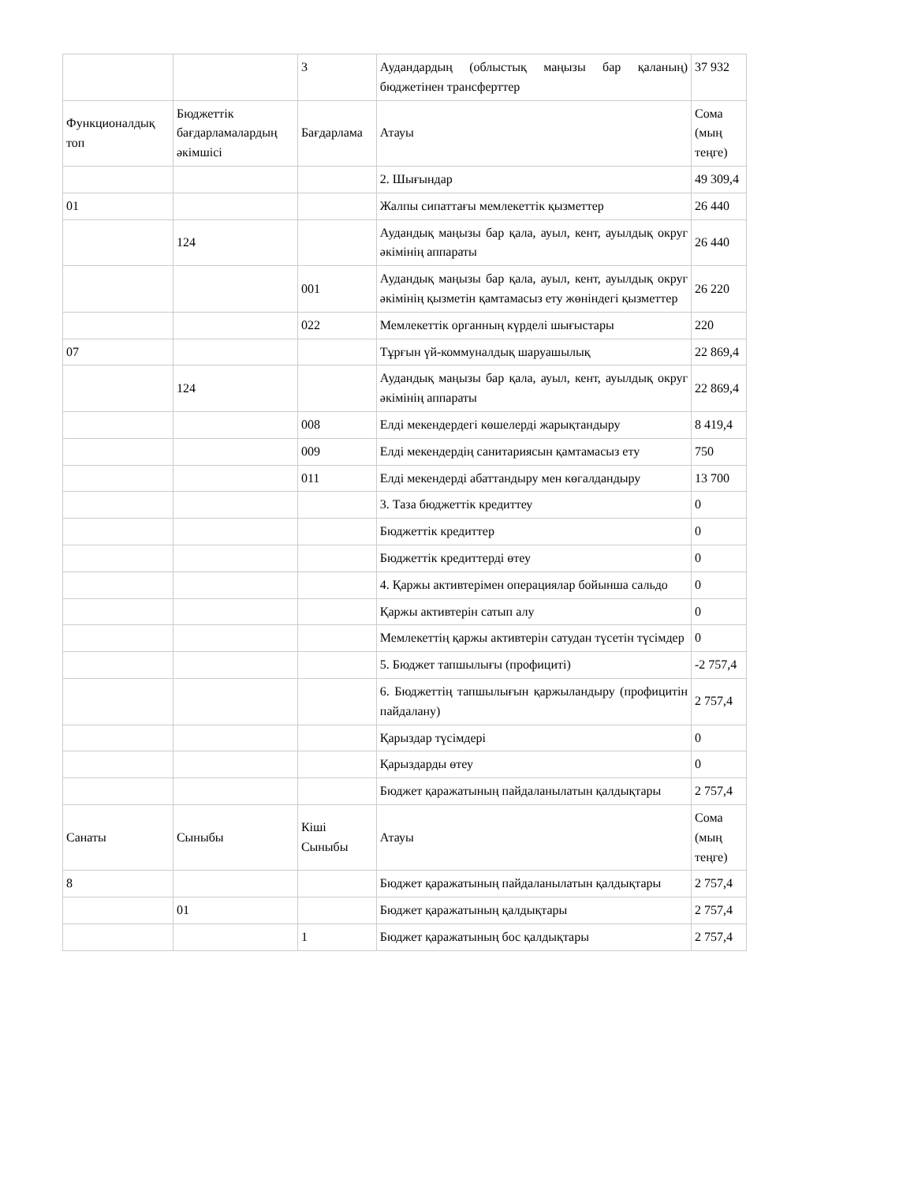| | | 3 | Аудандардың (облыстық маңызы бар қаланың) бюджетінен трансферттер | 37 932 |
| Функционалдық топ | Бюджеттік бағдарламалардың әкімшісі | Бағдарлама | Атауы | Сома (мың теңге) |
| | | | 2. Шығындар | 49 309,4 |
| 01 | | | Жалпы сипаттағы мемлекеттік қызметтер | 26 440 |
| | 124 | | Аудандық маңызы бар қала, ауыл, кент, ауылдық округ әкімінің аппараты | 26 440 |
| | | 001 | Аудандық маңызы бар қала, ауыл, кент, ауылдық округ әкімінің қызметін қамтамасыз ету жөніндегі қызметтер | 26 220 |
| | | 022 | Мемлекеттік органның күрделі шығыстары | 220 |
| 07 | | | Тұрғын үй-коммуналдық шаруашылық | 22 869,4 |
| | 124 | | Аудандық маңызы бар қала, ауыл, кент, ауылдық округ әкімінің аппараты | 22 869,4 |
| | | 008 | Елді мекендердегі көшелерді жарықтандыру | 8 419,4 |
| | | 009 | Елді мекендердің санитариясын қамтамасыз ету | 750 |
| | | 011 | Елді мекендерді абаттандыру мен көгалдандыру | 13 700 |
| | | | 3. Таза бюджеттік кредиттеу | 0 |
| | | | Бюджеттік кредиттер | 0 |
| | | | Бюджеттік кредиттерді өтеу | 0 |
| | | | 4. Қаржы активтерімен операциялар бойынша сальдо | 0 |
| | | | Қаржы активтерін сатып алу | 0 |
| | | | Мемлекеттің қаржы активтерін сатудан түсетін түсімдер | 0 |
| | | | 5. Бюджет тапшылығы (профициті) | -2 757,4 |
| | | | 6. Бюджеттің тапшылығын қаржыландыру (профицитін пайдалану) | 2 757,4 |
| | | | Қарыздар түсімдері | 0 |
| | | | Қарыздарды өтеу | 0 |
| | | | Бюджет қаражатының пайдаланылатын қалдықтары | 2 757,4 |
| Санаты | Сыныбы | Кіші Сыныбы | Атауы | Сома (мың теңге) |
| 8 | | | Бюджет қаражатының пайдаланылатын қалдықтары | 2 757,4 |
| | 01 | | Бюджет қаражатының қалдықтары | 2 757,4 |
| | | 1 | Бюджет қаражатының бос қалдықтары | 2 757,4 |